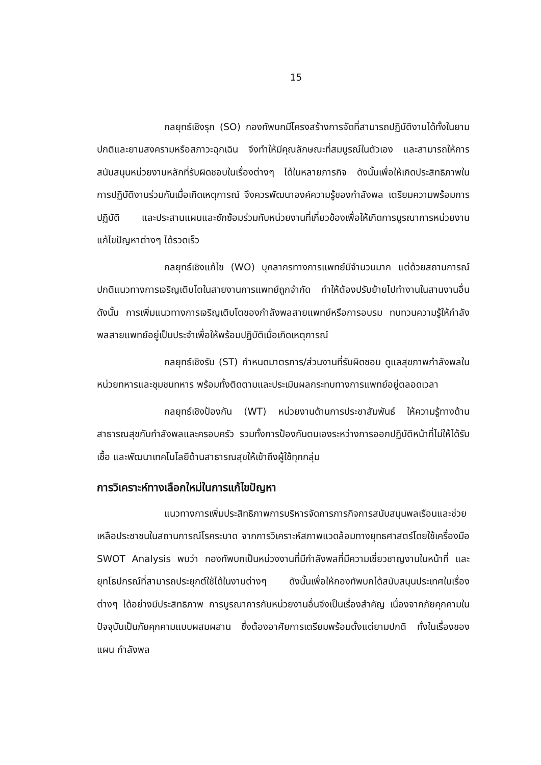15
กลยุทธ์เชิงรุก (SO) กองทัพบกมีโครงสร้างการจัดที่สามารถปฏิบัติงานได้ทั้งในยามปกติและยามสงครามหรือสภาวะฉุกเฉิน จึงทำให้มีคุณลักษณะที่สมบูรณ์ในตัวเอง และสามารถให้การสนับสนุนหน่วยงานหลักที่รับผิดชอบในเรื่องต่างๆ ได้ในหลายภารกิจ ดังนั้นเพื่อให้เกิดประสิทธิภาพในการปฏิบัติงานร่วมกันเมื่อเกิดเหตุการณ์ จึงควรพัฒนาองค์ความรู้ของกำลังพล เตรียมความพร้อมการปฏิบัติ และประสานแผนและซักซ้อมร่วมกับหน่วยงานที่เกี่ยวข้องเพื่อให้เกิดการบูรณาการหน่วยงานแก้ไขปัญหาต่างๆ ได้รวดเร็ว
กลยุทธ์เชิงแก้ไข (WO) บุคลากรทางการแพทย์มีจำนวนมาก แต่ด้วยสถานการณ์ปกติแนวทางการเจริญเติบโตในสายงานการแพทย์ถูกจำกัด ทำให้ต้องปรับย้ายไปทำงานในสานงานอื่น ดังนั้น การเพิ่มแนวทางการเจริญเติบโตของกำลังพลสายแพทย์หรือการอบรม ทบทวนความรู้ให้กำลังพลสายแพทย์อยู่เป็นประจำเพื่อให้พร้อมปฏิบัติเมื่อเกิดเหตุการณ์
กลยุทธ์เชิงรับ (ST) กำหนดมาตรการ/ส่วนงานที่รับผิดชอบ ดูแลสุขภาพกำลังพลในหน่วยทหารและชุมชนทหาร พร้อมทั้งติดตามและประเมินผลกระทบทางการแพทย์อยู่ตลอดเวลา
กลยุทธ์เชิงป้องกัน (WT) หน่วยงานด้านการประชาสัมพันธ์ ให้ความรู้ทางด้านสาธารณสุขกับกำลังพลและครอบครัว รวมทั้งการป้องกันตนเองระหว่างการออกปฏิบัติหน้าที่ไม่ให้ได้รับเชื้อ และพัฒนาเทคโนโลยีด้านสาธารณสุขให้เข้าถึงผู้ใช้ทุกกลุ่ม
การวิเคราะห์ทางเลือกใหม่ในการแก้ไขปัญหา
แนวทางการเพิ่มประสิทธิภาพการบริหารจัดการภารกิจการสนับสนุนพลเรือนและช่วยเหลือประชาชนในสถานการณ์โรคระบาด จากการวิเคราะห์สภาพแวดล้อมทางยุทธศาสตร์โดยใช้เครื่องมือ SWOT Analysis พบว่า กองทัพบกเป็นหน่วงงานที่มีกำลังพลที่มีความเชี่ยวชาญงานในหน้าที่ และยุทโธปกรณ์ที่สามารถประยุกต์ใช้ได้ในงานต่างๆ ดังนั้นเพื่อให้กองทัพบกได้สนับสนุนประเทศในเรื่องต่างๆ ได้อย่างมีประสิทธิภาพ การบูรณาการกับหน่วยงานอื่นจึงเป็นเรื่องสำคัญ เนื่องจากภัยคุกคามในปัจจุบันเป็นภัยคุกคามแบบผสมผสาน ซึ่งต้องอาศัยการเตรียมพร้อมตั้งแต่ยามปกติ ทั้งในเรื่องของ แผน กำลังพล